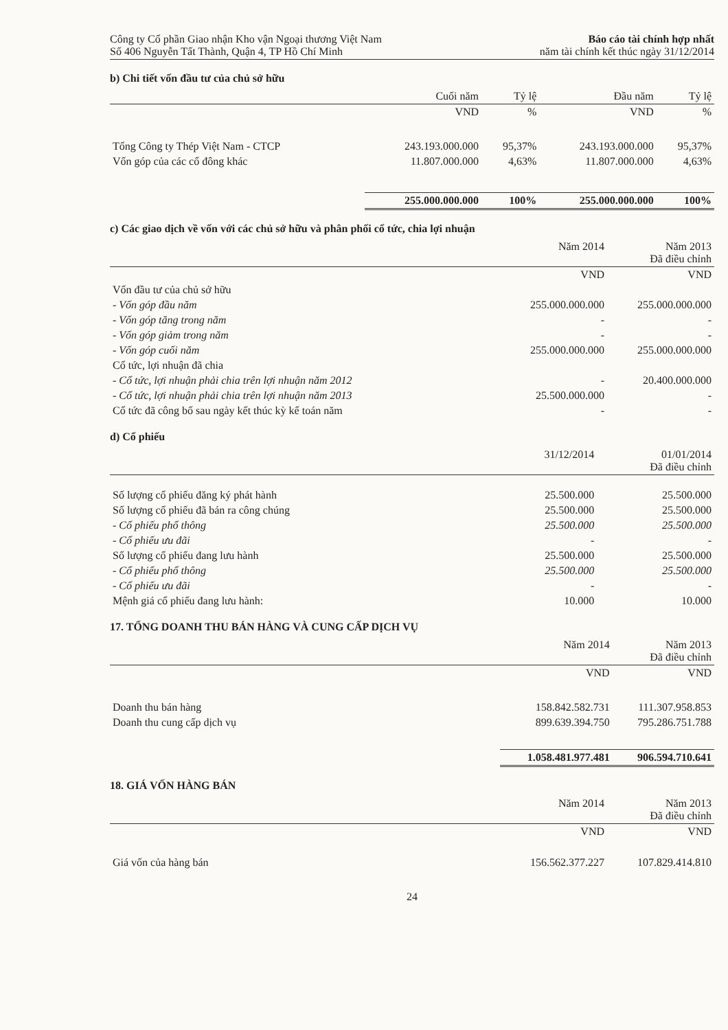Công ty Cổ phần Giao nhận Kho vận Ngoại thương Việt Nam
Số 406 Nguyễn Tất Thành, Quận 4, TP Hồ Chí Minh
Báo cáo tài chính hợp nhất
năm tài chính kết thúc ngày 31/12/2014
b) Chi tiết vốn đầu tư của chủ sở hữu
| | Cuối năm | Tỷ lệ | Đầu năm | Tỷ lệ |
| --- | --- | --- | --- | --- |
| | VND | % | VND | % |
| Tổng Công ty Thép Việt Nam - CTCP | 243.193.000.000 | 95,37% | 243.193.000.000 | 95,37% |
| Vốn góp của các cổ đông khác | 11.807.000.000 | 4,63% | 11.807.000.000 | 4,63% |
| | 255.000.000.000 | 100% | 255.000.000.000 | 100% |
c) Các giao dịch về vốn với các chủ sở hữu và phân phối cổ tức, chia lợi nhuận
| | Năm 2014 | Năm 2013 Đã điều chỉnh |
| --- | --- | --- |
| | VND | VND |
| Vốn đầu tư của chủ sở hữu | | |
| - Vốn góp đầu năm | 255.000.000.000 | 255.000.000.000 |
| - Vốn góp tăng trong năm | - | - |
| - Vốn góp giảm trong năm | - | - |
| - Vốn góp cuối năm | 255.000.000.000 | 255.000.000.000 |
| Cổ tức, lợi nhuận đã chia | | |
| - Cổ tức, lợi nhuận phải chia trên lợi nhuận năm 2012 | - | 20.400.000.000 |
| - Cổ tức, lợi nhuận phải chia trên lợi nhuận năm 2013 | 25.500.000.000 | - |
| Cổ tức đã công bố sau ngày kết thúc kỳ kế toán năm | - | - |
d) Cổ phiếu
| | 31/12/2014 | 01/01/2014 Đã điều chỉnh |
| --- | --- | --- |
| Số lượng cổ phiếu đăng ký phát hành | 25.500.000 | 25.500.000 |
| Số lượng cổ phiếu đã bán ra công chúng | 25.500.000 | 25.500.000 |
| - Cổ phiếu phổ thông | 25.500.000 | 25.500.000 |
| - Cổ phiếu ưu đãi | - | - |
| Số lượng cổ phiếu đang lưu hành | 25.500.000 | 25.500.000 |
| - Cổ phiếu phổ thông | 25.500.000 | 25.500.000 |
| - Cổ phiếu ưu đãi | - | - |
| Mệnh giá cổ phiếu đang lưu hành: | 10.000 | 10.000 |
17. TỔNG DOANH THU BÁN HÀNG VÀ CUNG CẤP DỊCH VỤ
| | Năm 2014 | Năm 2013 Đã điều chỉnh |
| --- | --- | --- |
| | VND | VND |
| Doanh thu bán hàng | 158.842.582.731 | 111.307.958.853 |
| Doanh thu cung cấp dịch vụ | 899.639.394.750 | 795.286.751.788 |
| | 1.058.481.977.481 | 906.594.710.641 |
18. GIÁ VỐN HÀNG BÁN
| | Năm 2014 | Năm 2013 Đã điều chỉnh |
| --- | --- | --- |
| | VND | VND |
| Giá vốn của hàng bán | 156.562.377.227 | 107.829.414.810 |
24